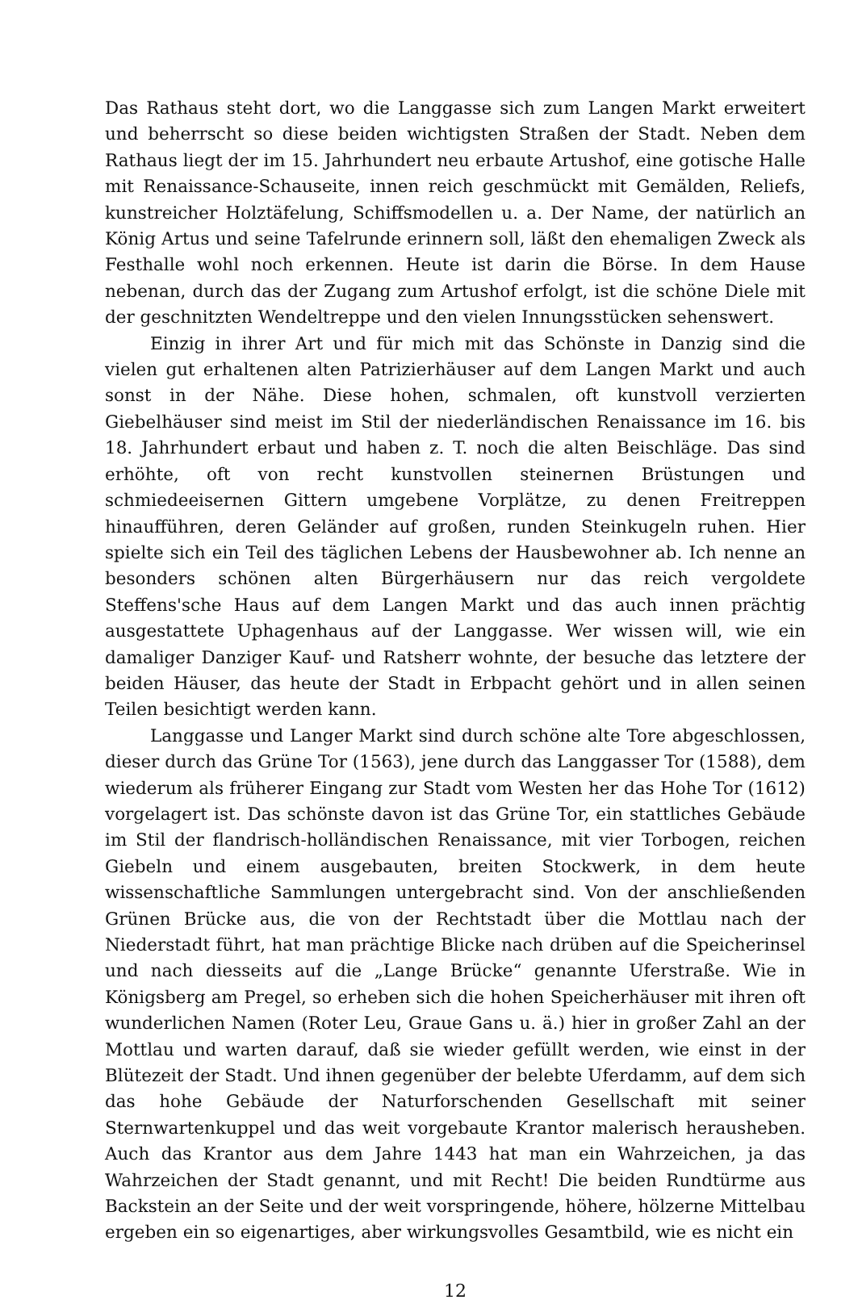Das Rathaus steht dort, wo die Langgasse sich zum Langen Markt erweitert und beherrscht so diese beiden wichtigsten Straßen der Stadt. Neben dem Rathaus liegt der im 15. Jahrhundert neu erbaute Artushof, eine gotische Halle mit Renaissance-Schauseite, innen reich geschmückt mit Gemälden, Reliefs, kunstreicher Holztäfelung, Schiffsmodellen u. a. Der Name, der natürlich an König Artus und seine Tafelrunde erinnern soll, läßt den ehemaligen Zweck als Festhalle wohl noch erkennen. Heute ist darin die Börse. In dem Hause nebenan, durch das der Zugang zum Artushof erfolgt, ist die schöne Diele mit der geschnitzten Wendeltreppe und den vielen Innungsstücken sehenswert.
Einzig in ihrer Art und für mich mit das Schönste in Danzig sind die vielen gut erhaltenen alten Patrizierhäuser auf dem Langen Markt und auch sonst in der Nähe. Diese hohen, schmalen, oft kunstvoll verzierten Giebelhäuser sind meist im Stil der niederländischen Renaissance im 16. bis 18. Jahrhundert erbaut und haben z. T. noch die alten Beischläge. Das sind erhöhte, oft von recht kunstvollen steinernen Brüstungen und schmiedeeisernen Gittern umgebene Vorplätze, zu denen Freitreppen hinaufführen, deren Geländer auf großen, runden Steinkugeln ruhen. Hier spielte sich ein Teil des täglichen Lebens der Hausbewohner ab. Ich nenne an besonders schönen alten Bürgerhäusern nur das reich vergoldete Steffens'sche Haus auf dem Langen Markt und das auch innen prächtig ausgestattete Uphagenhaus auf der Langgasse. Wer wissen will, wie ein damaliger Danziger Kauf- und Ratsherr wohnte, der besuche das letztere der beiden Häuser, das heute der Stadt in Erbpacht gehört und in allen seinen Teilen besichtigt werden kann.
Langgasse und Langer Markt sind durch schöne alte Tore abgeschlossen, dieser durch das Grüne Tor (1563), jene durch das Langgasser Tor (1588), dem wiederum als früherer Eingang zur Stadt vom Westen her das Hohe Tor (1612) vorgelagert ist. Das schönste davon ist das Grüne Tor, ein stattliches Gebäude im Stil der flandrisch-holländischen Renaissance, mit vier Torbogen, reichen Giebeln und einem ausgebauten, breiten Stockwerk, in dem heute wissenschaftliche Sammlungen untergebracht sind. Von der anschließenden Grünen Brücke aus, die von der Rechtstadt über die Mottlau nach der Niederstadt führt, hat man prächtige Blicke nach drüben auf die Speicherinsel und nach diesseits auf die „Lange Brücke“ genannte Uferstraße. Wie in Königsberg am Pregel, so erheben sich die hohen Speicherhäuser mit ihren oft wunderlichen Namen (Roter Leu, Graue Gans u. ä.) hier in großer Zahl an der Mottlau und warten darauf, daß sie wieder gefüllt werden, wie einst in der Blütezeit der Stadt. Und ihnen gegenüber der belebte Uferdamm, auf dem sich das hohe Gebäude der Naturforschenden Gesellschaft mit seiner Sternwartenkuppel und das weit vorgebaute Krantor malerisch herausheben. Auch das Krantor aus dem Jahre 1443 hat man ein Wahrzeichen, ja das Wahrzeichen der Stadt genannt, und mit Recht! Die beiden Rundtürme aus Backstein an der Seite und der weit vorspringende, höhere, hölzerne Mittelbau ergeben ein so eigenartiges, aber wirkungsvolles Gesamtbild, wie es nicht ein
12